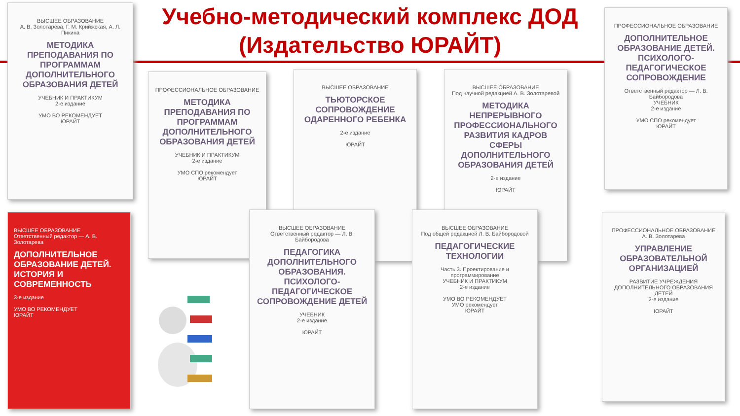Учебно-методический комплекс ДОД
(Издательство ЮРАЙТ)
ВЫСШЕЕ ОБРАЗОВАНИЕ
А. В. Золотарева, Г. М. Крийжская, А. Л. Пикина
МЕТОДИКА ПРЕПОДАВАНИЯ ПО ПРОГРАММАМ ДОПОЛНИТЕЛЬНОГО ОБРАЗОВАНИЯ ДЕТЕЙ
УЧЕБНИК И ПРАКТИКУМ
2-е издание
УМО ВО РЕКОМЕНДУЕТ
ЮРАЙТ
ПРОФЕССИОНАЛЬНОЕ ОБРАЗОВАНИЕ
МЕТОДИКА ПРЕПОДАВАНИЯ ПО ПРОГРАММАМ ДОПОЛНИТЕЛЬНОГО ОБРАЗОВАНИЯ ДЕТЕЙ
УЧЕБНИК И ПРАКТИКУМ
2-е издание
УМО СПО рекомендует
ЮРАЙТ
ВЫСШЕЕ ОБРАЗОВАНИЕ
ТЬЮТОРСКОЕ СОПРОВОЖДЕНИЕ ОДАРЕННОГО РЕБЕНКА
2-е издание
ЮРАЙТ
ВЫСШЕЕ ОБРАЗОВАНИЕ
Под научной редакцией А. В. Золотаревой
МЕТОДИКА НЕПРЕРЫВНОГО ПРОФЕССИОНАЛЬНОГО РАЗВИТИЯ КАДРОВ СФЕРЫ ДОПОЛНИТЕЛЬНОГО ОБРАЗОВАНИЯ ДЕТЕЙ
2-е издание
ЮРАЙТ
ПРОФЕССИОНАЛЬНОЕ ОБРАЗОВАНИЕ
ДОПОЛНИТЕЛЬНОЕ ОБРАЗОВАНИЕ ДЕТЕЙ. ПСИХОЛОГО-ПЕДАГОГИЧЕСКОЕ СОПРОВОЖДЕНИЕ
Ответственный редактор — Л. В. Байбородова
УЧЕБНИК
2-е издание
УМО СПО рекомендует
ЮРАЙТ
ВЫСШЕЕ ОБРАЗОВАНИЕ
Ответственный редактор — А. В. Золотарева
ДОПОЛНИТЕЛЬНОЕ ОБРАЗОВАНИЕ ДЕТЕЙ. ИСТОРИЯ И СОВРЕМЕННОСТЬ
3-е издание
УМО ВО РЕКОМЕНДУЕТ
ЮРАЙТ
ВЫСШЕЕ ОБРАЗОВАНИЕ
Ответственный редактор — Л. В. Байбородова
ПЕДАГОГИКА ДОПОЛНИТЕЛЬНОГО ОБРАЗОВАНИЯ. ПСИХОЛОГО-ПЕДАГОГИЧЕСКОЕ СОПРОВОЖДЕНИЕ ДЕТЕЙ
УЧЕБНИК
2-е издание
ЮРАЙТ
ВЫСШЕЕ ОБРАЗОВАНИЕ
Под общей редакцией Л. В. Байбородовой
ПЕДАГОГИЧЕСКИЕ ТЕХНОЛОГИИ
Часть 3. Проектирование и программирование
УЧЕБНИК И ПРАКТИКУМ
2-е издание
УМО ВО РЕКОМЕНДУЕТ
УМО рекомендует
ЮРАЙТ
ПРОФЕССИОНАЛЬНОЕ ОБРАЗОВАНИЕ
А. В. Золотарева
УПРАВЛЕНИЕ ОБРАЗОВАТЕЛЬНОЙ ОРГАНИЗАЦИЕЙ
РАЗВИТИЕ УЧРЕЖДЕНИЯ ДОПОЛНИТЕЛЬНОГО ОБРАЗОВАНИЯ ДЕТЕЙ
2-е издание
ЮРАЙТ